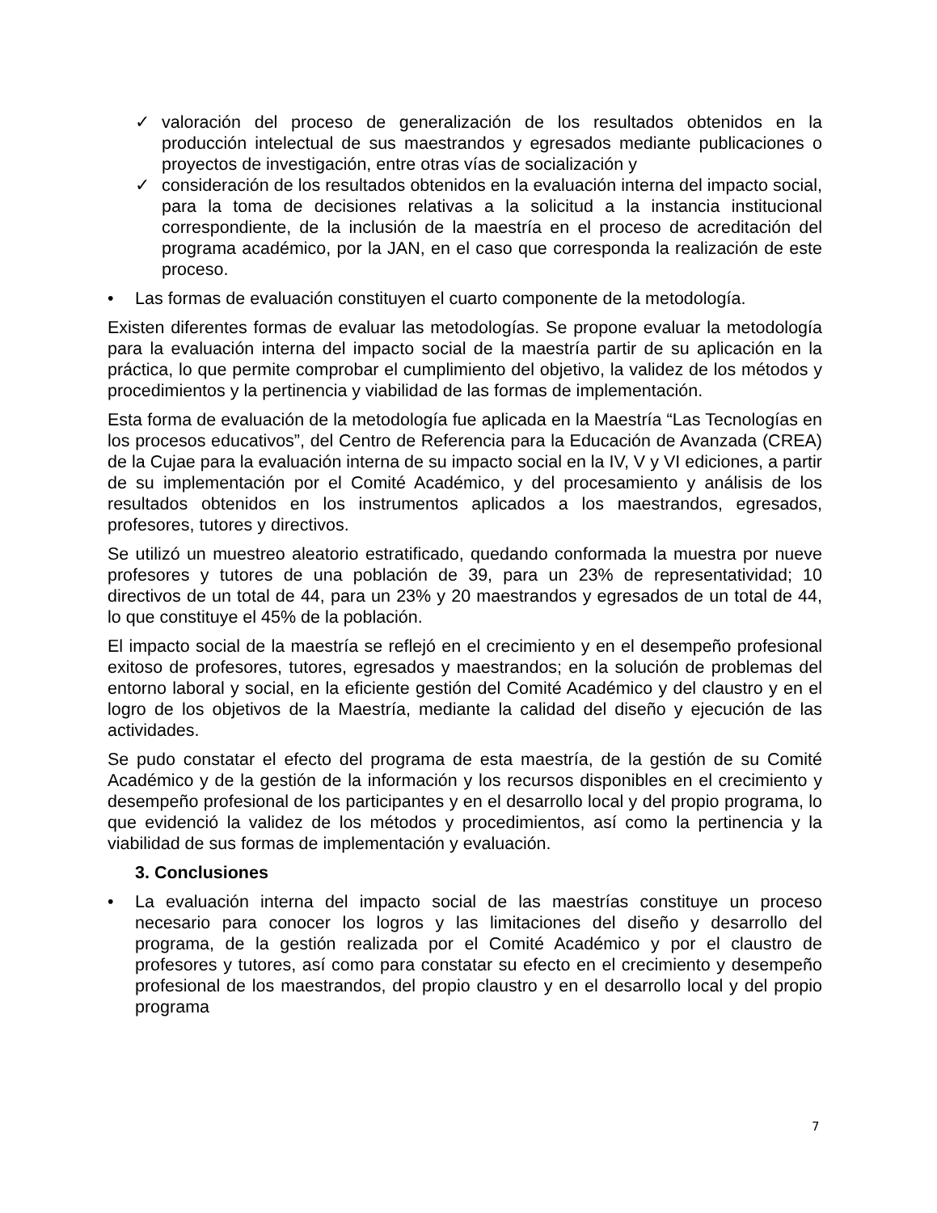✓ valoración del proceso de generalización de los resultados obtenidos en la producción intelectual de sus maestrandos y egresados mediante publicaciones o proyectos de investigación, entre otras vías de socialización y
✓ consideración de los resultados obtenidos en la evaluación interna del impacto social, para la toma de decisiones relativas a la solicitud a la instancia institucional correspondiente, de la inclusión de la maestría en el proceso de acreditación del programa académico, por la JAN, en el caso que corresponda la realización de este proceso.
• Las formas de evaluación constituyen el cuarto componente de la metodología.
Existen diferentes formas de evaluar las metodologías. Se propone evaluar la metodología para la evaluación interna del impacto social de la maestría partir de su aplicación en la práctica, lo que permite comprobar el cumplimiento del objetivo, la validez de los métodos y procedimientos y la pertinencia y viabilidad de las formas de implementación.
Esta forma de evaluación de la metodología fue aplicada en la Maestría “Las Tecnologías en los procesos educativos”, del Centro de Referencia para la Educación de Avanzada (CREA) de la Cujae para la evaluación interna de su impacto social en la IV, V y VI ediciones, a partir de su implementación por el Comité Académico, y del procesamiento y análisis de los resultados obtenidos en los instrumentos aplicados a los maestrandos, egresados, profesores, tutores y directivos.
Se utilizó un muestreo aleatorio estratificado, quedando conformada la muestra por nueve profesores y tutores de una población de 39, para un 23% de representatividad; 10 directivos de un total de 44, para un 23% y 20 maestrandos y egresados de un total de 44, lo que constituye el 45% de la población.
El impacto social de la maestría se reflejó en el crecimiento y en el desempeño profesional exitoso de profesores, tutores, egresados y maestrandos; en la solución de problemas del entorno laboral y social, en la eficiente gestión del Comité Académico y del claustro y en el logro de los objetivos de la Maestría, mediante la calidad del diseño y ejecución de las actividades.
Se pudo constatar el efecto del programa de esta maestría, de la gestión de su Comité Académico y de la gestión de la información y los recursos disponibles en el crecimiento y desempeño profesional de los participantes y en el desarrollo local y del propio programa, lo que evidenció la validez de los métodos y procedimientos, así como la pertinencia y la viabilidad de sus formas de implementación y evaluación.
3. Conclusiones
• La evaluación interna del impacto social de las maestrías constituye un proceso necesario para conocer los logros y las limitaciones del diseño y desarrollo del programa, de la gestión realizada por el Comité Académico y por el claustro de profesores y tutores, así como para constatar su efecto en el crecimiento y desempeño profesional de los maestrandos, del propio claustro y en el desarrollo local y del propio programa
7